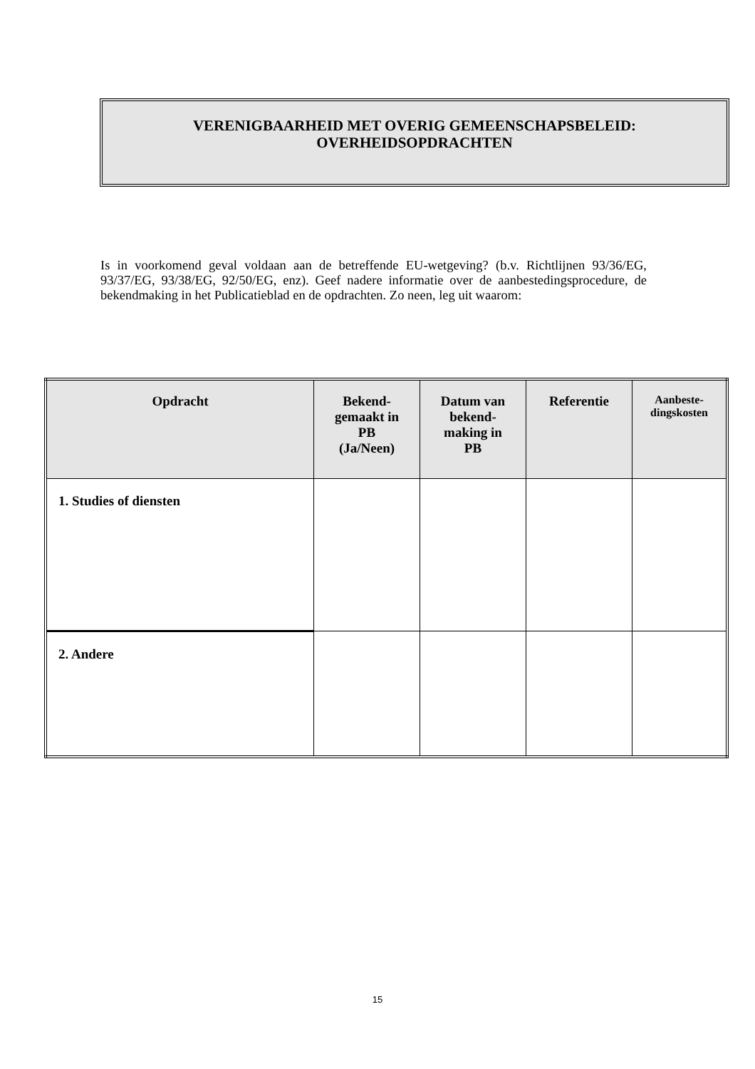VERENIGBAARHEID MET OVERIG GEMEENSCHAPSBELEID:
OVERHEIDSOPDRACHTEN
Is in voorkomend geval voldaan aan de betreffende EU-wetgeving? (b.v. Richtlijnen 93/36/EG, 93/37/EG, 93/38/EG, 92/50/EG, enz). Geef nadere informatie over de aanbestedingsprocedure, de bekendmaking in het Publicatieblad en de opdrachten. Zo neen, leg uit waarom:
| Opdracht | Bekend- gemaakt in PB (Ja/Neen) | Datum van bekend- making in PB | Referentie | Aanbeste- dingskosten |
| --- | --- | --- | --- | --- |
| 1. Studies of diensten | | | | |
| 2. Andere | | | | |
15